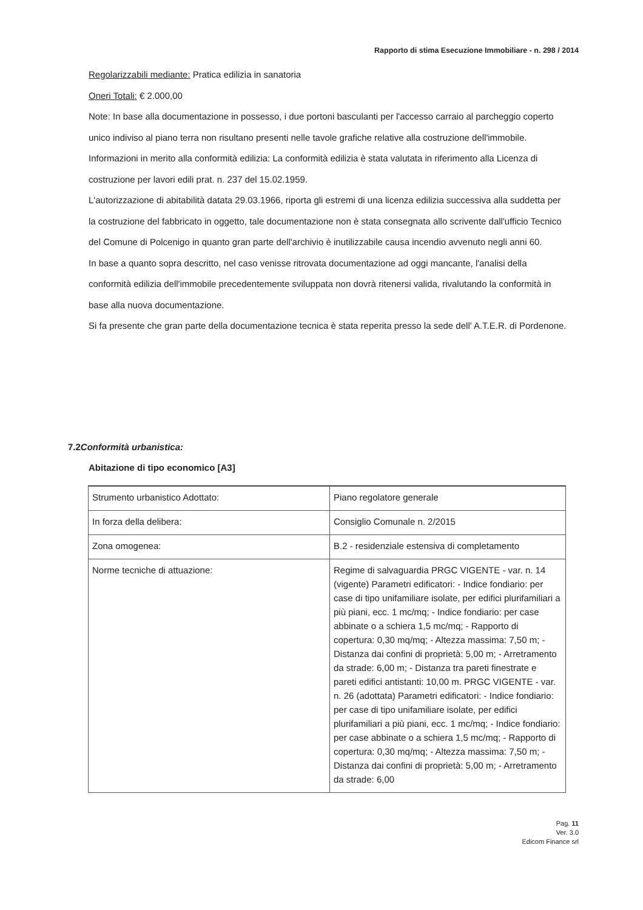Rapporto di stima Esecuzione Immobiliare - n. 298 / 2014
Regolarizzabili mediante: Pratica edilizia in sanatoria
Oneri Totali: € 2.000,00
Note: In base alla documentazione in possesso, i due portoni basculanti per l'accesso carraio al parcheggio coperto unico indiviso al piano terra non risultano presenti nelle tavole grafiche relative alla costruzione dell'immobile.
Informazioni in merito alla conformità edilizia: La conformità edilizia è stata valutata in riferimento alla Licenza di costruzione per lavori edili prat. n. 237 del 15.02.1959.
L'autorizzazione di abitabilità datata 29.03.1966, riporta gli estremi di una licenza edilizia successiva alla suddetta per la costruzione del fabbricato in oggetto, tale documentazione non è stata consegnata allo scrivente dall'ufficio Tecnico del Comune di Polcenigo in quanto gran parte dell'archivio è inutilizzabile causa incendio avvenuto negli anni 60.
In base a quanto sopra descritto, nel caso venisse ritrovata documentazione ad oggi mancante, l'analisi della conformità edilizia dell'immobile precedentemente sviluppata non dovrà ritenersi valida, rivalutando la conformità in base alla nuova documentazione.
Si fa presente che gran parte della documentazione tecnica è stata reperita presso la sede dell' A.T.E.R. di Pordenone.
7.2Conformità urbanistica:
Abitazione di tipo economico [A3]
| Strumento urbanistico Adottato: | Piano regolatore generale |
| In forza della delibera: | Consiglio Comunale n. 2/2015 |
| Zona omogenea: | B.2 - residenziale estensiva di completamento |
| Norme tecniche di attuazione: | Regime di salvaguardia PRGC VIGENTE - var. n. 14 (vigente) Parametri edificatori: - Indice fondiario: per case di tipo unifamiliare isolate, per edifici plurifamiliari a più piani, ecc. 1 mc/mq; - Indice fondiario: per case abbinate o a schiera 1,5 mc/mq; - Rapporto di copertura: 0,30 mq/mq; - Altezza massima: 7,50 m; - Distanza dai confini di proprietà: 5,00 m; - Arretramento da strade: 6,00 m; - Distanza tra pareti finestrate e pareti edifici antistanti: 10,00 m. PRGC VIGENTE - var. n. 26 (adottata) Parametri edificatori: - Indice fondiario: per case di tipo unifamiliare isolate, per edifici plurifamiliari a più piani, ecc. 1 mc/mq; - Indice fondiario: per case abbinate o a schiera 1,5 mc/mq; - Rapporto di copertura: 0,30 mq/mq; - Altezza massima: 7,50 m; - Distanza dai confini di proprietà: 5,00 m; - Arretramento da strade: 6,00 |
Pag. 11
Ver. 3.0
Edicom Finance srl